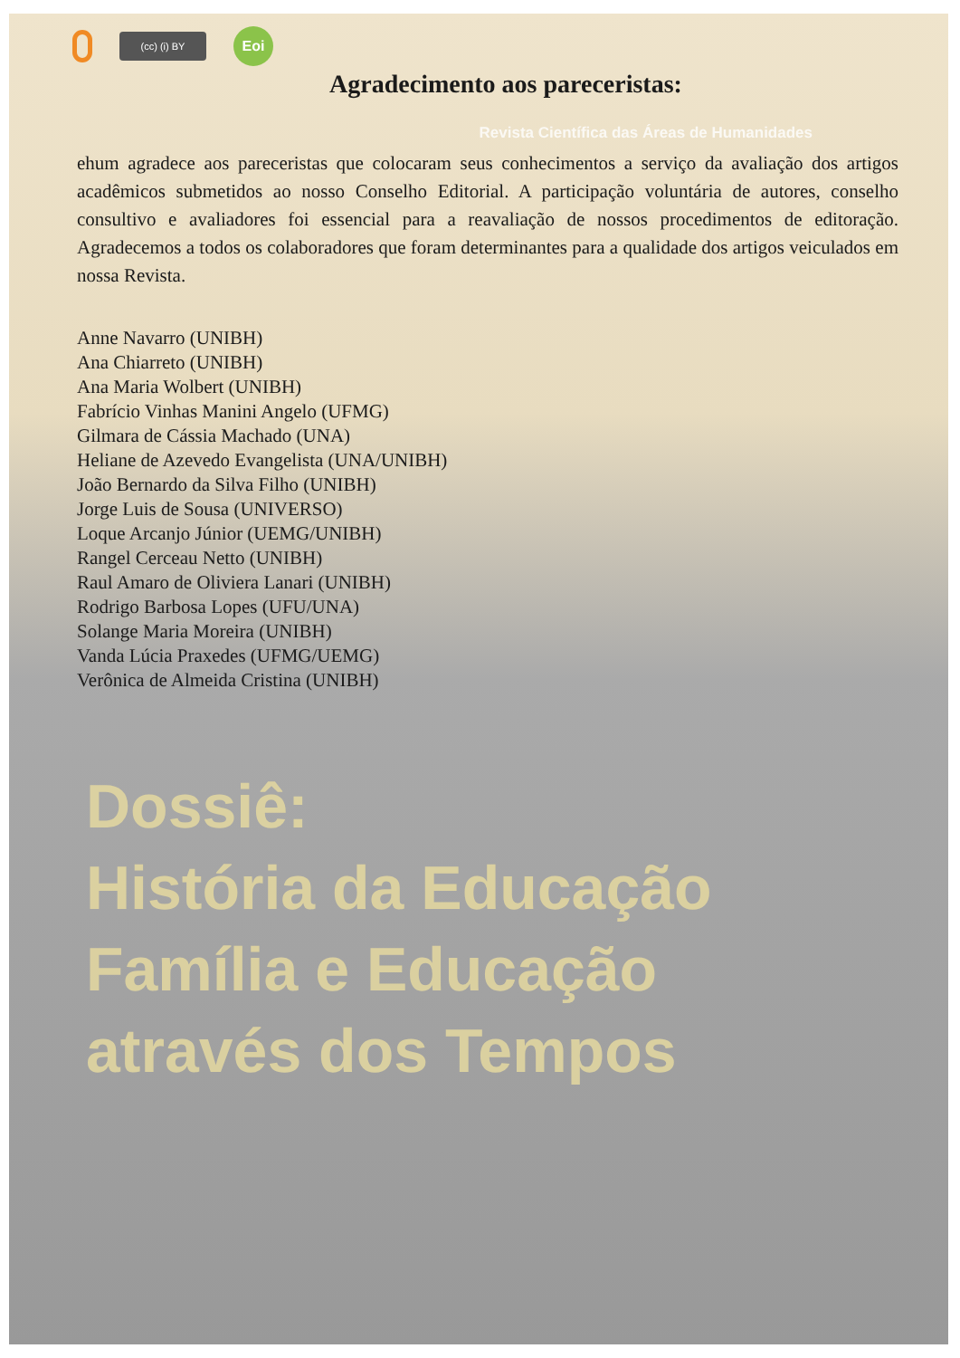(cc) (i) BY
Eoi
Agradecimento aos pareceristas:
Revista Científica das Áreas de Humanidades
ehum agradece aos pareceristas que colocaram seus conhecimentos a serviço da avaliação dos artigos acadêmicos submetidos ao nosso Conselho Editorial. A participação voluntária de autores, conselho consultivo e avaliadores foi essencial para a reavaliação de nossos procedimentos de editoração. Agradecemos a todos os colaboradores que foram determinantes para a qualidade dos artigos veiculados em nossa Revista.
Anne Navarro (UNIBH)
Ana Chiarreto (UNIBH)
Ana Maria Wolbert (UNIBH)
Fabrício Vinhas Manini Angelo (UFMG)
Gilmara de Cássia Machado (UNA)
Heliane de Azevedo Evangelista (UNA/UNIBH)
João Bernardo da Silva Filho (UNIBH)
Jorge Luis de Sousa (UNIVERSO)
Loque Arcanjo Júnior (UEMG/UNIBH)
Rangel Cerceau Netto (UNIBH)
Raul Amaro de Oliviera Lanari (UNIBH)
Rodrigo Barbosa Lopes (UFU/UNA)
Solange Maria Moreira (UNIBH)
Vanda Lúcia Praxedes (UFMG/UEMG)
Verônica de Almeida Cristina (UNIBH)
Dossiê:
História da Educação
Família e Educação
através dos Tempos